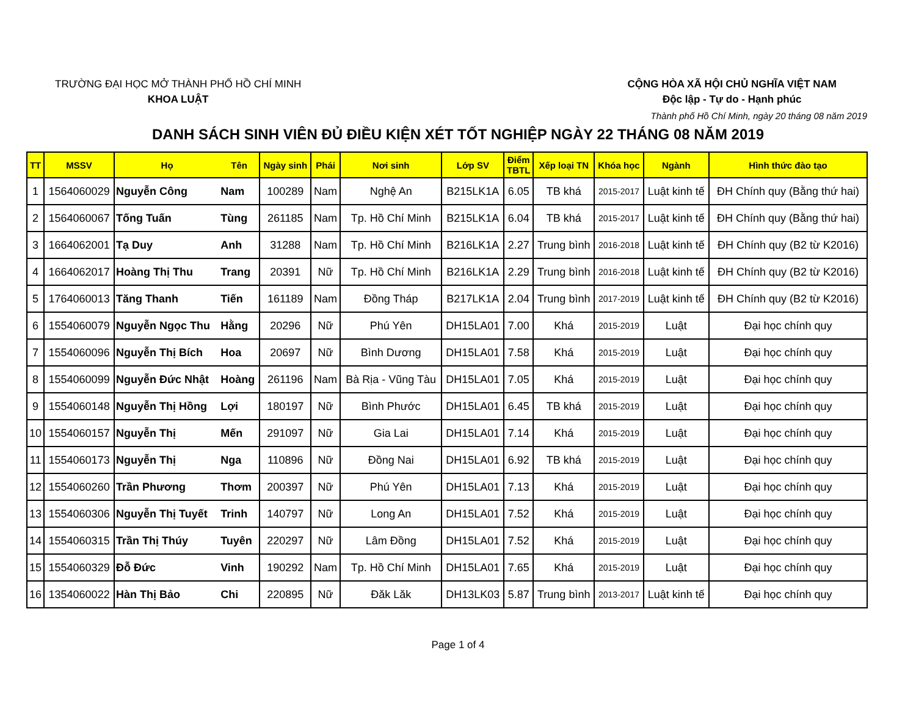TRƯỜNG ĐẠI HỌC MỞ THÀNH PHỐ HỒ CHÍ MINH
KHOA LUẬT
CỘNG HÒA XÃ HỘI CHỦ NGHĨA VIỆT NAM
Độc lập - Tự do - Hạnh phúc
Thành phố Hồ Chí Minh, ngày 20 tháng 08 năm 2019
DANH SÁCH SINH VIÊN ĐỦ ĐIỀU KIỆN XÉT TỐT NGHIỆP NGÀY 22 THÁNG 08 NĂM 2019
| TT | MSSV | Họ | Tên | Ngày sinh | Phái | Nơi sinh | Lớp SV | Điểm TBTL | Xếp loại TN | Khóa học | Ngành | Hình thức đào tạo |
| --- | --- | --- | --- | --- | --- | --- | --- | --- | --- | --- | --- | --- |
| 1 | 1564060029 | Nguyễn Công | Nam | 100289 | Nam | Nghệ An | B215LK1A | 6.05 | TB khá | 2015-2017 | Luật kinh tế | ĐH Chính quy (Bằng thứ hai) |
| 2 | 1564060067 | Tống Tuấn | Tùng | 261185 | Nam | Tp. Hồ Chí Minh | B215LK1A | 6.04 | TB khá | 2015-2017 | Luật kinh tế | ĐH Chính quy (Bằng thứ hai) |
| 3 | 1664062001 | Tạ Duy | Anh | 31288 | Nam | Tp. Hồ Chí Minh | B216LK1A | 2.27 | Trung bình | 2016-2018 | Luật kinh tế | ĐH Chính quy (B2 từ K2016) |
| 4 | 1664062017 | Hoàng Thị Thu | Trang | 20391 | Nữ | Tp. Hồ Chí Minh | B216LK1A | 2.29 | Trung bình | 2016-2018 | Luật kinh tế | ĐH Chính quy (B2 từ K2016) |
| 5 | 1764060013 | Tăng Thanh | Tiến | 161189 | Nam | Đồng Tháp | B217LK1A | 2.04 | Trung bình | 2017-2019 | Luật kinh tế | ĐH Chính quy (B2 từ K2016) |
| 6 | 1554060079 | Nguyễn Ngọc Thu | Hằng | 20296 | Nữ | Phú Yên | DH15LA01 | 7.00 | Khá | 2015-2019 | Luật | Đại học chính quy |
| 7 | 1554060096 | Nguyễn Thị Bích | Hoa | 20697 | Nữ | Bình Dương | DH15LA01 | 7.58 | Khá | 2015-2019 | Luật | Đại học chính quy |
| 8 | 1554060099 | Nguyễn Đức Nhật | Hoàng | 261196 | Nam | Bà Rịa - Vũng Tàu | DH15LA01 | 7.05 | Khá | 2015-2019 | Luật | Đại học chính quy |
| 9 | 1554060148 | Nguyễn Thị Hồng | Lợi | 180197 | Nữ | Bình Phước | DH15LA01 | 6.45 | TB khá | 2015-2019 | Luật | Đại học chính quy |
| 10 | 1554060157 | Nguyễn Thị | Mến | 291097 | Nữ | Gia Lai | DH15LA01 | 7.14 | Khá | 2015-2019 | Luật | Đại học chính quy |
| 11 | 1554060173 | Nguyễn Thị | Nga | 110896 | Nữ | Đồng Nai | DH15LA01 | 6.92 | TB khá | 2015-2019 | Luật | Đại học chính quy |
| 12 | 1554060260 | Trần Phương | Thơm | 200397 | Nữ | Phú Yên | DH15LA01 | 7.13 | Khá | 2015-2019 | Luật | Đại học chính quy |
| 13 | 1554060306 | Nguyễn Thị Tuyết | Trinh | 140797 | Nữ | Long An | DH15LA01 | 7.52 | Khá | 2015-2019 | Luật | Đại học chính quy |
| 14 | 1554060315 | Trần Thị Thúy | Tuyên | 220297 | Nữ | Lâm Đồng | DH15LA01 | 7.52 | Khá | 2015-2019 | Luật | Đại học chính quy |
| 15 | 1554060329 | Đỗ Đức | Vinh | 190292 | Nam | Tp. Hồ Chí Minh | DH15LA01 | 7.65 | Khá | 2015-2019 | Luật | Đại học chính quy |
| 16 | 1354060022 | Hàn Thị Bảo | Chi | 220895 | Nữ | Đăk Lăk | DH13LK03 | 5.87 | Trung bình | 2013-2017 | Luật kinh tế | Đại học chính quy |
Page 1 of 4